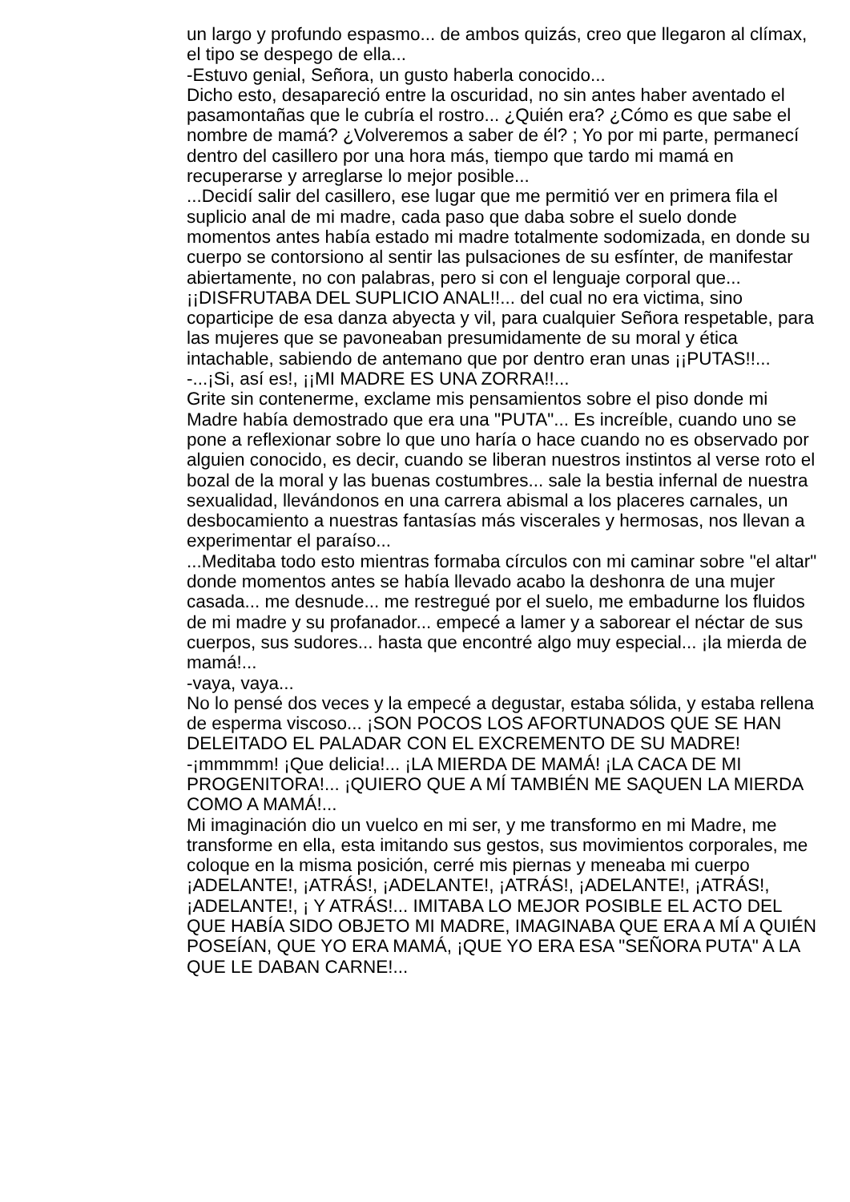un largo y profundo espasmo... de ambos quizás, creo que llegaron al clímax, el tipo se despego de ella...
-Estuvo genial, Señora, un gusto haberla conocido...
Dicho esto, desapareció entre la oscuridad, no sin antes haber aventado el pasamontañas que le cubría el rostro... ¿Quién era? ¿Cómo es que sabe el nombre de mamá? ¿Volveremos a saber de él? ; Yo por mi parte, permanecí dentro del casillero por una hora más, tiempo que tardo mi mamá en recuperarse y arreglarse lo mejor posible...
...Decidí salir del casillero, ese lugar que me permitió ver en primera fila el suplicio anal de mi madre, cada paso que daba sobre el suelo donde momentos antes había estado mi madre totalmente sodomizada, en donde su cuerpo se contorsiono al sentir las pulsaciones de su esfínter, de manifestar abiertamente, no con palabras, pero si con el lenguaje corporal que... ¡¡DISFRUTABA DEL SUPLICIO ANAL!!... del cual no era victima, sino coparticipe de esa danza abyecta y vil, para cualquier Señora respetable, para las mujeres que se pavoneaban presumidamente de su moral y ética intachable, sabiendo de antemano que por dentro eran unas ¡¡PUTAS!!...
-...¡Si, así es!, ¡¡MI MADRE ES UNA ZORRA!!...
Grite sin contenerme, exclame mis pensamientos sobre el piso donde mi Madre había demostrado que era una "PUTA"... Es increíble, cuando uno se pone a reflexionar sobre lo que uno haría o hace cuando no es observado por alguien conocido, es decir, cuando se liberan nuestros instintos al verse roto el bozal de la moral y las buenas costumbres... sale la bestia infernal de nuestra sexualidad, llevándonos en una carrera abismal a los placeres carnales, un desbocamiento a nuestras fantasías más viscerales y hermosas, nos llevan a experimentar el paraíso...
...Meditaba todo esto mientras formaba círculos con mi caminar sobre "el altar" donde momentos antes se había llevado acabo la deshonra de una mujer casada... me desnude... me restregué por el suelo, me embadurne los fluidos de mi madre y su profanador... empecé a lamer y a saborear el néctar de sus cuerpos, sus sudores... hasta que encontré algo muy especial... ¡la mierda de mamá!...
-vaya, vaya...
No lo pensé dos veces y la empecé a degustar, estaba sólida, y estaba rellena de esperma viscoso... ¡SON POCOS LOS AFORTUNADOS QUE SE HAN DELEITADO EL PALADAR CON EL EXCREMENTO DE SU MADRE!
-¡mmmmm! ¡Que delicia!... ¡LA MIERDA DE MAMÁ! ¡LA CACA DE MI PROGENITORA!... ¡QUIERO QUE A MÍ TAMBIÉN ME SAQUEN LA MIERDA COMO A MAMÁ!...
Mi imaginación dio un vuelco en mi ser, y me transformo en mi Madre, me transforme en ella, esta imitando sus gestos, sus movimientos corporales, me coloque en la misma posición, cerré mis piernas y meneaba mi cuerpo ¡ADELANTE!, ¡ATRÁS!, ¡ADELANTE!, ¡ATRÁS!, ¡ADELANTE!, ¡ATRÁS!, ¡ADELANTE!, ¡ Y ATRÁS!... IMITABA LO MEJOR POSIBLE EL ACTO DEL QUE HABÍA SIDO OBJETO MI MADRE, IMAGINABA QUE ERA A MÍ A QUIÉN POSEÍAN, QUE YO ERA MAMÁ, ¡QUE YO ERA ESA "SEÑORA PUTA" A LA QUE LE DABAN CARNE!...